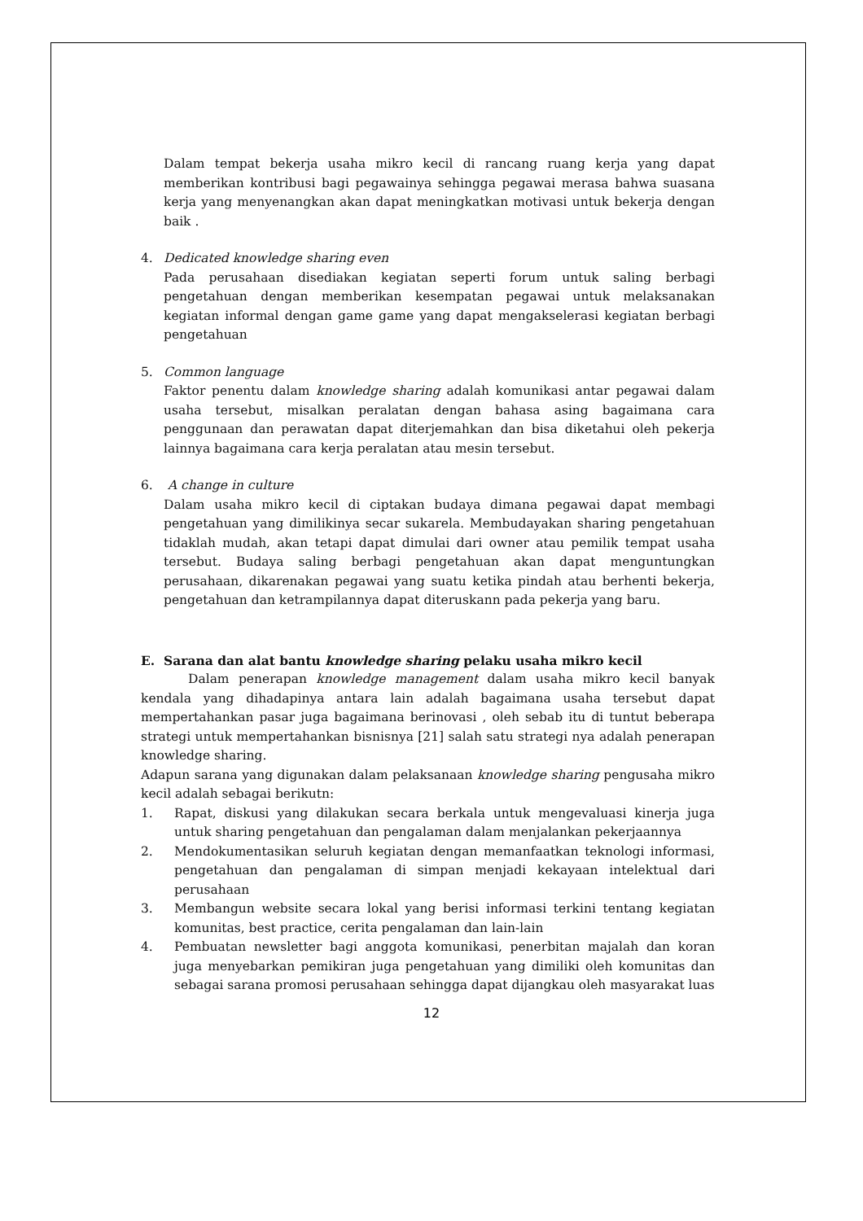Dalam tempat bekerja usaha mikro kecil di rancang ruang kerja yang dapat memberikan kontribusi bagi pegawainya sehingga pegawai merasa bahwa suasana kerja yang menyenangkan akan dapat meningkatkan motivasi untuk bekerja dengan baik .
4. Dedicated knowledge sharing even
Pada perusahaan disediakan kegiatan seperti forum untuk saling berbagi pengetahuan dengan memberikan kesempatan pegawai untuk melaksanakan kegiatan informal dengan game game yang dapat mengakselerasi kegiatan berbagi pengetahuan
5. Common language
Faktor penentu dalam knowledge sharing adalah komunikasi antar pegawai dalam usaha tersebut, misalkan peralatan dengan bahasa asing bagaimana cara penggunaan dan perawatan dapat diterjemahkan dan bisa diketahui oleh pekerja lainnya bagaimana cara kerja peralatan atau mesin tersebut.
6. A change in culture
Dalam usaha mikro kecil di ciptakan budaya dimana pegawai dapat membagi pengetahuan yang dimilikinya secar sukarela. Membudayakan sharing pengetahuan tidaklah mudah, akan tetapi dapat dimulai dari owner atau pemilik tempat usaha tersebut. Budaya saling berbagi pengetahuan akan dapat menguntungkan perusahaan, dikarenakan pegawai yang suatu ketika pindah atau berhenti bekerja, pengetahuan dan ketrampilannya dapat diteruskann pada pekerja yang baru.
E. Sarana dan alat bantu knowledge sharing pelaku usaha mikro kecil
Dalam penerapan knowledge management dalam usaha mikro kecil banyak kendala yang dihadapinya antara lain adalah bagaimana usaha tersebut dapat mempertahankan pasar juga bagaimana berinovasi , oleh sebab itu di tuntut beberapa strategi untuk mempertahankan bisnisnya [21] salah satu strategi nya adalah penerapan knowledge sharing.
Adapun sarana yang digunakan dalam pelaksanaan knowledge sharing pengusaha mikro kecil adalah sebagai berikutn:
1. Rapat, diskusi yang dilakukan secara berkala untuk mengevaluasi kinerja juga untuk sharing pengetahuan dan pengalaman dalam menjalankan pekerjaannya
2. Mendokumentasikan seluruh kegiatan dengan memanfaatkan teknologi informasi, pengetahuan dan pengalaman di simpan menjadi kekayaan intelektual dari perusahaan
3. Membangun website secara lokal yang berisi informasi terkini tentang kegiatan komunitas, best practice, cerita pengalaman dan lain-lain
4. Pembuatan newsletter bagi anggota komunikasi, penerbitan majalah dan koran juga menyebarkan pemikiran juga pengetahuan yang dimiliki oleh komunitas dan sebagai sarana promosi perusahaan sehingga dapat dijangkau oleh masyarakat luas
12